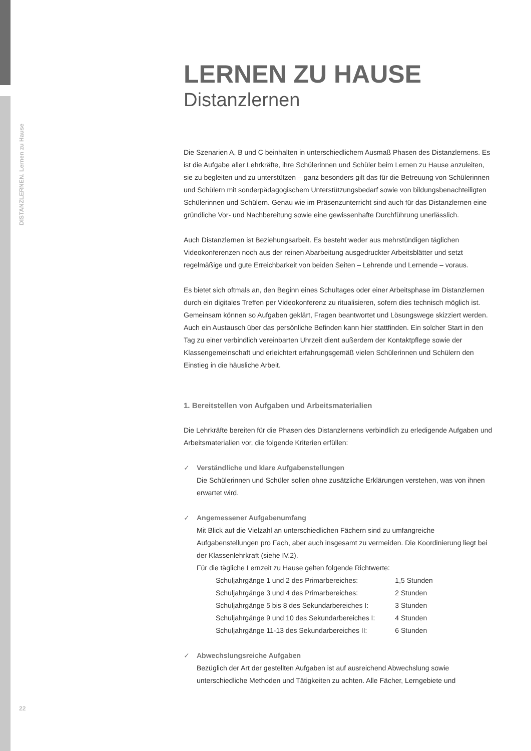DISTANZLERNEN. Lernen zu Hause
LERNEN ZU HAUSE
Distanzlernen
Die Szenarien A, B und C beinhalten in unterschiedlichem Ausmaß Phasen des Distanzlernens. Es ist die Aufgabe aller Lehrkräfte, ihre Schülerinnen und Schüler beim Lernen zu Hause anzuleiten, sie zu begleiten und zu unterstützen – ganz besonders gilt das für die Betreuung von Schülerinnen und Schülern mit sonderpädagogischem Unterstützungsbedarf sowie von bildungsbenachteiligten Schülerinnen und Schülern. Genau wie im Präsenzunterricht sind auch für das Distanzlernen eine gründliche Vor- und Nachbereitung sowie eine gewissenhafte Durchführung unerlässlich.
Auch Distanzlernen ist Beziehungsarbeit. Es besteht weder aus mehrstündigen täglichen Videokonferenzen noch aus der reinen Abarbeitung ausgedruckter Arbeitsblätter und setzt regelmäßige und gute Erreichbarkeit von beiden Seiten – Lehrende und Lernende – voraus.
Es bietet sich oftmals an, den Beginn eines Schultages oder einer Arbeitsphase im Distanzlernen durch ein digitales Treffen per Videokonferenz zu ritualisieren, sofern dies technisch möglich ist. Gemeinsam können so Aufgaben geklärt, Fragen beantwortet und Lösungswege skizziert werden. Auch ein Austausch über das persönliche Befinden kann hier stattfinden. Ein solcher Start in den Tag zu einer verbindlich vereinbarten Uhrzeit dient außerdem der Kontaktpflege sowie der Klassengemeinschaft und erleichtert erfahrungsgemäß vielen Schülerinnen und Schülern den Einstieg in die häusliche Arbeit.
1. Bereitstellen von Aufgaben und Arbeitsmaterialien
Die Lehrkräfte bereiten für die Phasen des Distanzlernens verbindlich zu erledigende Aufgaben und Arbeitsmaterialien vor, die folgende Kriterien erfüllen:
✓ Verständliche und klare Aufgabenstellungen
Die Schülerinnen und Schüler sollen ohne zusätzliche Erklärungen verstehen, was von ihnen erwartet wird.
✓ Angemessener Aufgabenumfang
Mit Blick auf die Vielzahl an unterschiedlichen Fächern sind zu umfangreiche Aufgabenstellungen pro Fach, aber auch insgesamt zu vermeiden. Die Koordinierung liegt bei der Klassenlehrkraft (siehe IV.2).
Für die tägliche Lernzeit zu Hause gelten folgende Richtwerte:
| Schuljahrgänge 1 und 2 des Primarbereiches: | 1,5 Stunden |
| Schuljahrgänge 3 und 4 des Primarbereiches: | 2 Stunden |
| Schuljahrgänge 5 bis 8 des Sekundarbereiches I: | 3 Stunden |
| Schuljahrgänge 9 und 10 des Sekundarbereiches I: | 4 Stunden |
| Schuljahrgänge 11-13 des Sekundarbereiches II: | 6 Stunden |
✓ Abwechslungsreiche Aufgaben
Bezüglich der Art der gestellten Aufgaben ist auf ausreichend Abwechslung sowie unterschiedliche Methoden und Tätigkeiten zu achten. Alle Fächer, Lerngebiete und
22